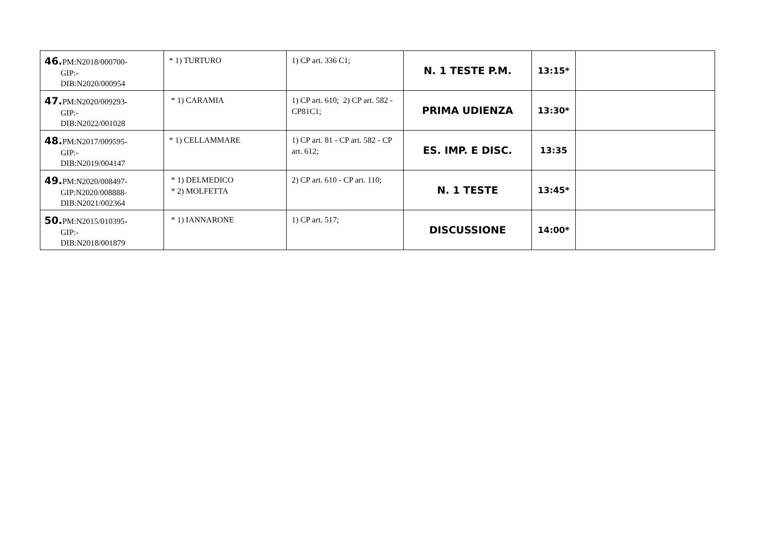| 46. PM:N2018/000700- GIP:- DIB:N2020/000954 | * 1) TURTURO | 1) CP art. 336 C1; | N. 1 TESTE P.M. | 13:15* | |
| 47. PM:N2020/009293- GIP:- DIB:N2022/001028 | * 1) CARAMIA | 1) CP art. 610; 2) CP art. 582 - CP81C1; | PRIMA UDIENZA | 13:30* | |
| 48. PM:N2017/009595- GIP:- DIB:N2019/004147 | * 1) CELLAMMARE | 1) CP art. 81 - CP art. 582 - CP art. 612; | ES. IMP. E DISC. | 13:35 | |
| 49. PM:N2020/008497- GIP:N2020/008888- DIB:N2021/002364 | * 1) DELMEDICO * 2) MOLFETTA | 2) CP art. 610 - CP art. 110; | N. 1 TESTE | 13:45* | |
| 50. PM:N2015/010395- GIP:- DIB:N2018/001879 | * 1) IANNARONE | 1) CP art. 517; | DISCUSSIONE | 14:00* | |